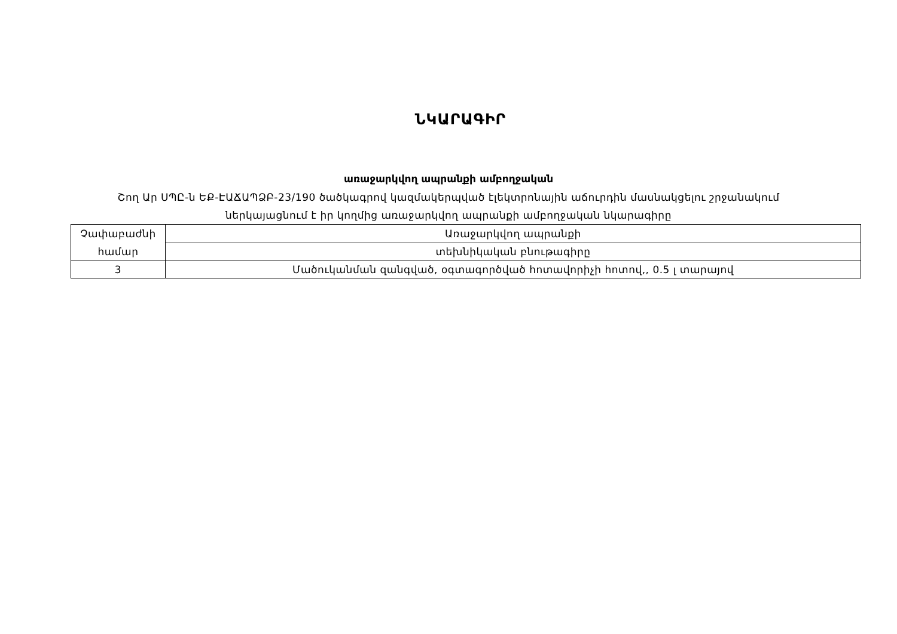ՆԿԱՐԱԳԻՐ
առաջարկվող ապրանքի ամբողջական
Շող Ար ՍՊԸ-ն ԵՔ-ԷԱՃԱՊՁԲ-23/190 ծածկագրով կազմակերպված էլեկտրոնային աճուրդին մասնակցելու շրջանակում
ներկայացնում է իր կողմից առաջարկվող ապրանքի ամբողջական նկարագիրը
| Չափաբաժնի համար | Առաջարկվող ապրանքի |
| | տեխնիկական բնութագիրը |
| 3 | Մածուկանման զանգված, օգտագործված հոտավորիչի հոտով,, 0.5 լ տարայով |